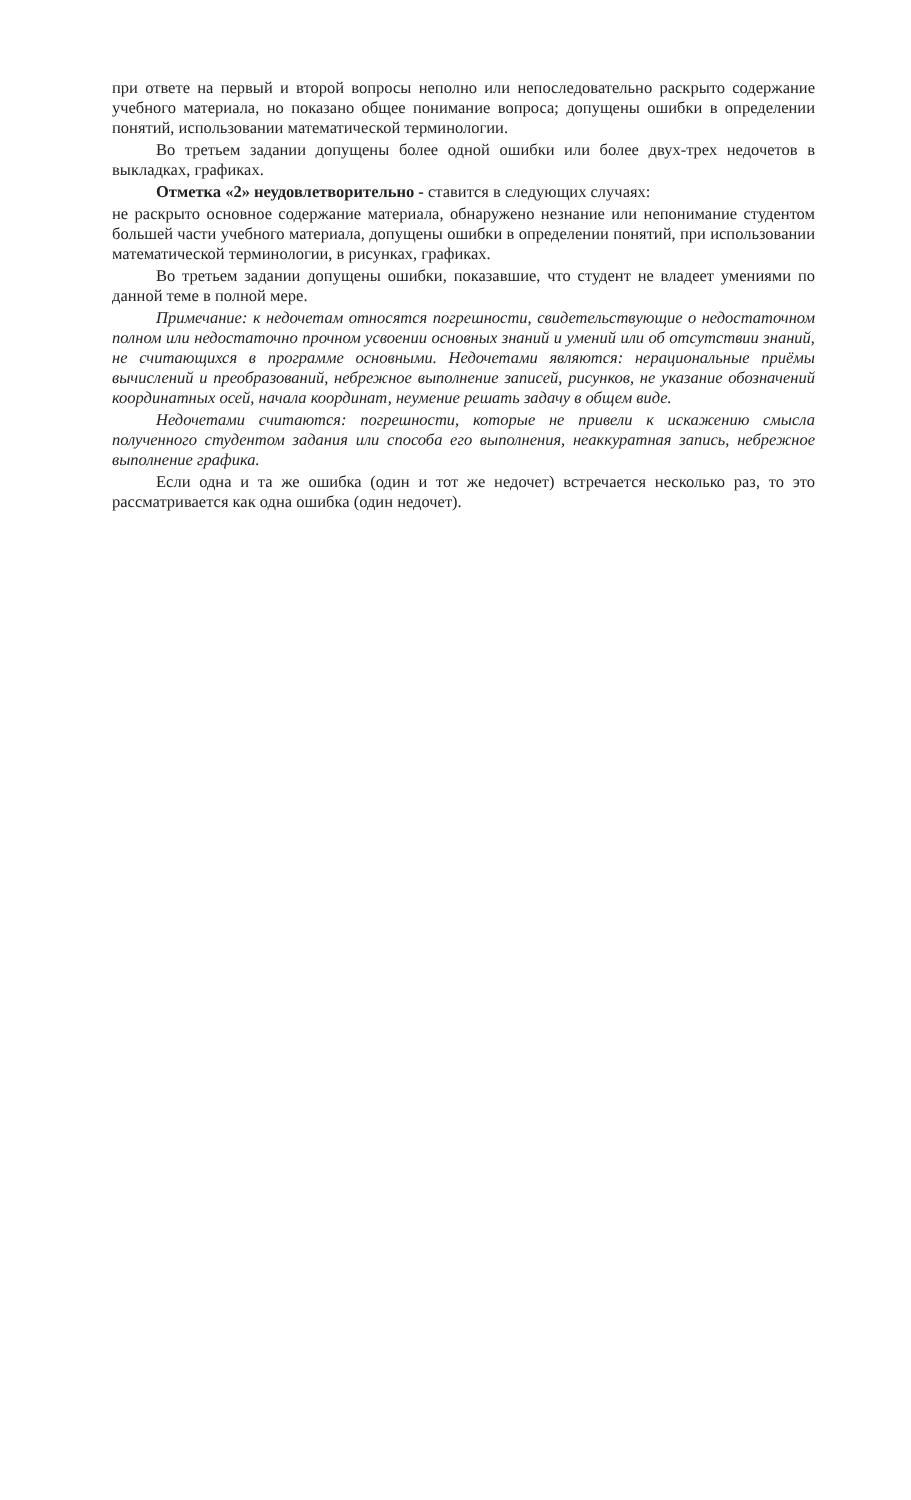при ответе на первый и второй вопросы неполно или непоследовательно раскрыто содержание учебного материала, но показано общее понимание вопроса; допущены ошибки в определении понятий, использовании математической терминологии.
Во третьем задании допущены более одной ошибки или более двух-трех недочетов в выкладках, графиках.
Отметка «2» неудовлетворительно - ставится в следующих случаях:
не раскрыто основное содержание материала, обнаружено незнание или непонимание студентом большей части учебного материала, допущены ошибки в определении понятий, при использовании математической терминологии, в рисунках, графиках.
Во третьем задании допущены ошибки, показавшие, что студент не владеет умениями по данной теме в полной мере.
Примечание: к недочетам относятся погрешности, свидетельствующие о недостаточном полном или недостаточно прочном усвоении основных знаний и умений или об отсутствии знаний, не считающихся в программе основными. Недочетами являются: нерациональные приёмы вычислений и преобразований, небрежное выполнение записей, рисунков, не указание обозначений координатных осей, начала координат, неумение решать задачу в общем виде.
Недочетами считаются: погрешности, которые не привели к искажению смысла полученного студентом задания или способа его выполнения, неаккуратная запись, небрежное выполнение графика.
Если одна и та же ошибка (один и тот же недочет) встречается несколько раз, то это рассматривается как одна ошибка (один недочет).